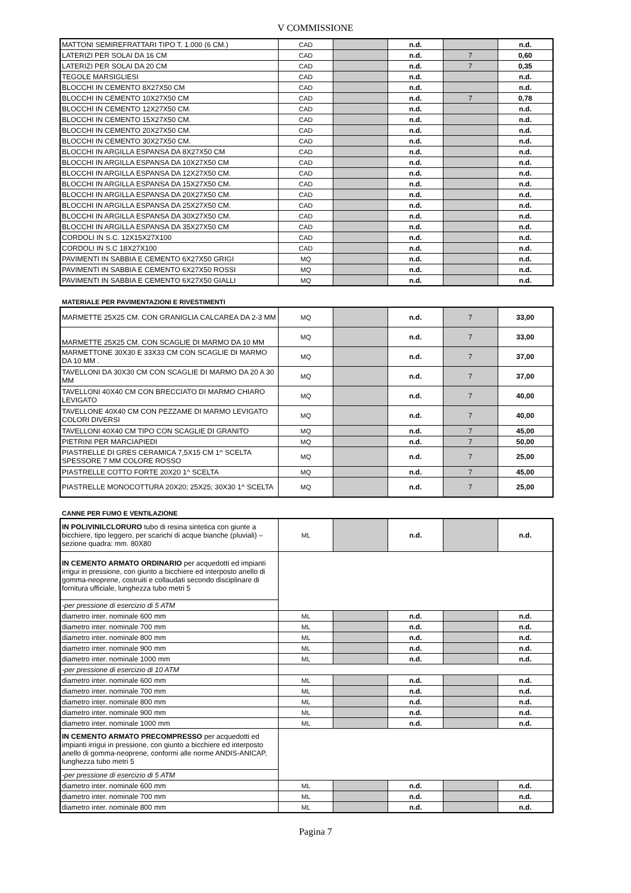V COMMISSIONE
| MATTONI SEMIREFRATTARI TIPO T. 1.000 (6 CM.) | CAD | | n.d. | | n.d. |
| LATERIZI PER SOLAI DA 16 CM | CAD | | n.d. | 7 | 0,60 |
| LATERIZI PER SOLAI DA 20 CM | CAD | | n.d. | 7 | 0,35 |
| TEGOLE MARSIGLIESI | CAD | | n.d. | | n.d. |
| BLOCCHI IN CEMENTO 8X27X50 CM | CAD | | n.d. | | n.d. |
| BLOCCHI IN CEMENTO 10X27X50 CM | CAD | | n.d. | 7 | 0,78 |
| BLOCCHI IN CEMENTO 12X27X50 CM. | CAD | | n.d. | | n.d. |
| BLOCCHI IN CEMENTO 15X27X50 CM. | CAD | | n.d. | | n.d. |
| BLOCCHI IN CEMENTO 20X27X50 CM. | CAD | | n.d. | | n.d. |
| BLOCCHI IN CEMENTO 30X27X50 CM. | CAD | | n.d. | | n.d. |
| BLOCCHI IN ARGILLA ESPANSA DA 8X27X50 CM | CAD | | n.d. | | n.d. |
| BLOCCHI IN ARGILLA ESPANSA DA 10X27X50 CM | CAD | | n.d. | | n.d. |
| BLOCCHI IN ARGILLA ESPANSA DA 12X27X50 CM. | CAD | | n.d. | | n.d. |
| BLOCCHI IN ARGILLA ESPANSA DA 15X27X50 CM. | CAD | | n.d. | | n.d. |
| BLOCCHI IN ARGILLA ESPANSA DA 20X27X50 CM. | CAD | | n.d. | | n.d. |
| BLOCCHI IN ARGILLA ESPANSA DA 25X27X50 CM. | CAD | | n.d. | | n.d. |
| BLOCCHI IN ARGILLA ESPANSA DA 30X27X50 CM. | CAD | | n.d. | | n.d. |
| BLOCCHI IN ARGILLA ESPANSA DA 35X27X50 CM | CAD | | n.d. | | n.d. |
| CORDOLI IN S.C. 12X15X27X100 | CAD | | n.d. | | n.d. |
| CORDOLI IN S.C 18X27X100 | CAD | | n.d. | | n.d. |
| PAVIMENTI IN SABBIA E CEMENTO 6X27X50 GRIGI | MQ | | n.d. | | n.d. |
| PAVIMENTI IN SABBIA E CEMENTO 6X27X50 ROSSI | MQ | | n.d. | | n.d. |
| PAVIMENTI IN SABBIA E CEMENTO 6X27X50 GIALLI | MQ | | n.d. | | n.d. |
MATERIALE PER PAVIMENTAZIONI E RIVESTIMENTI
| MARMETTE 25X25 CM. CON GRANIGLIA CALCAREA DA 2-3 MM | MQ | | n.d. | 7 | 33,00 |
| MARMETTE 25X25 CM. CON SCAGLIE DI MARMO DA 10 MM | MQ | | n.d. | 7 | 33,00 |
| MARMETTONE 30X30 E 33X33 CM CON SCAGLIE DI MARMO DA 10 MM . | MQ | | n.d. | 7 | 37,00 |
| TAVELLONI DA 30X30 CM CON SCAGLIE DI MARMO DA 20 A 30 MM | MQ | | n.d. | 7 | 37,00 |
| TAVELLONI 40X40 CM CON BRECCIATO DI MARMO CHIARO LEVIGATO | MQ | | n.d. | 7 | 40,00 |
| TAVELLONE 40X40 CM CON PEZZAME DI MARMO LEVIGATO COLORI DIVERSI | MQ | | n.d. | 7 | 40,00 |
| TAVELLONI 40X40 CM TIPO CON SCAGLIE DI GRANITO | MQ | | n.d. | 7 | 45,00 |
| PIETRINI PER MARCIAPIEDI | MQ | | n.d. | 7 | 50,00 |
| PIASTRELLE DI GRES CERAMICA 7,5X15 CM 1^ SCELTA SPESSORE 7 MM COLORE ROSSO | MQ | | n.d. | 7 | 25,00 |
| PIASTRELLE COTTO FORTE 20X20 1^ SCELTA | MQ | | n.d. | 7 | 45,00 |
| PIASTRELLE MONOCOTTURA 20X20; 25X25; 30X30 1^ SCELTA | MQ | | n.d. | 7 | 25,00 |
CANNE PER FUMO E VENTILAZIONE
| IN POLIVINILCLORURO tubo di resina sintetica con giunte a bicchiere, tipo leggero, per scarichi di acque bianche (pluviali) – sezione quadra: mm. 80X80 | ML | | n.d. | | n.d. |
| IN CEMENTO ARMATO ORDINARIO per acquedotti ed impianti irrigui in pressione, con giunto a bicchiere ed interposto anello di gomma-neoprene, costruiti e collaudati secondo disciplinare di fornitura ufficiale, lunghezza tubo metri 5 | | | | | |
| -per pressione di esercizio di 5 ATM | | | | | |
| diametro inter. nominale 600 mm | ML | | n.d. | | n.d. |
| diametro inter. nominale 700 mm | ML | | n.d. | | n.d. |
| diametro inter. nominale 800 mm | ML | | n.d. | | n.d. |
| diametro inter. nominale 900 mm | ML | | n.d. | | n.d. |
| diametro inter. nominale 1000 mm | ML | | n.d. | | n.d. |
| -per pressione di esercizio di 10 ATM | | | | | |
| diametro inter. nominale 600 mm | ML | | n.d. | | n.d. |
| diametro inter. nominale 700 mm | ML | | n.d. | | n.d. |
| diametro inter. nominale 800 mm | ML | | n.d. | | n.d. |
| diametro inter. nominale 900 mm | ML | | n.d. | | n.d. |
| diametro inter. nominale 1000 mm | ML | | n.d. | | n.d. |
| IN CEMENTO ARMATO PRECOMPRESSO per acquedotti ed impianti irrigui in pressione, con giunto a bicchiere ed interposto anello di gomma-neoprene, conformi alle norme ANDIS-ANICAP, lunghezza tubo metri 5 | | | | | |
| -per pressione di esercizio di 5 ATM | | | | | |
| diametro inter. nominale 600 mm | ML | | n.d. | | n.d. |
| diametro inter. nominale 700 mm | ML | | n.d. | | n.d. |
| diametro inter. nominale 800 mm | ML | | n.d. | | n.d. |
Pagina 7